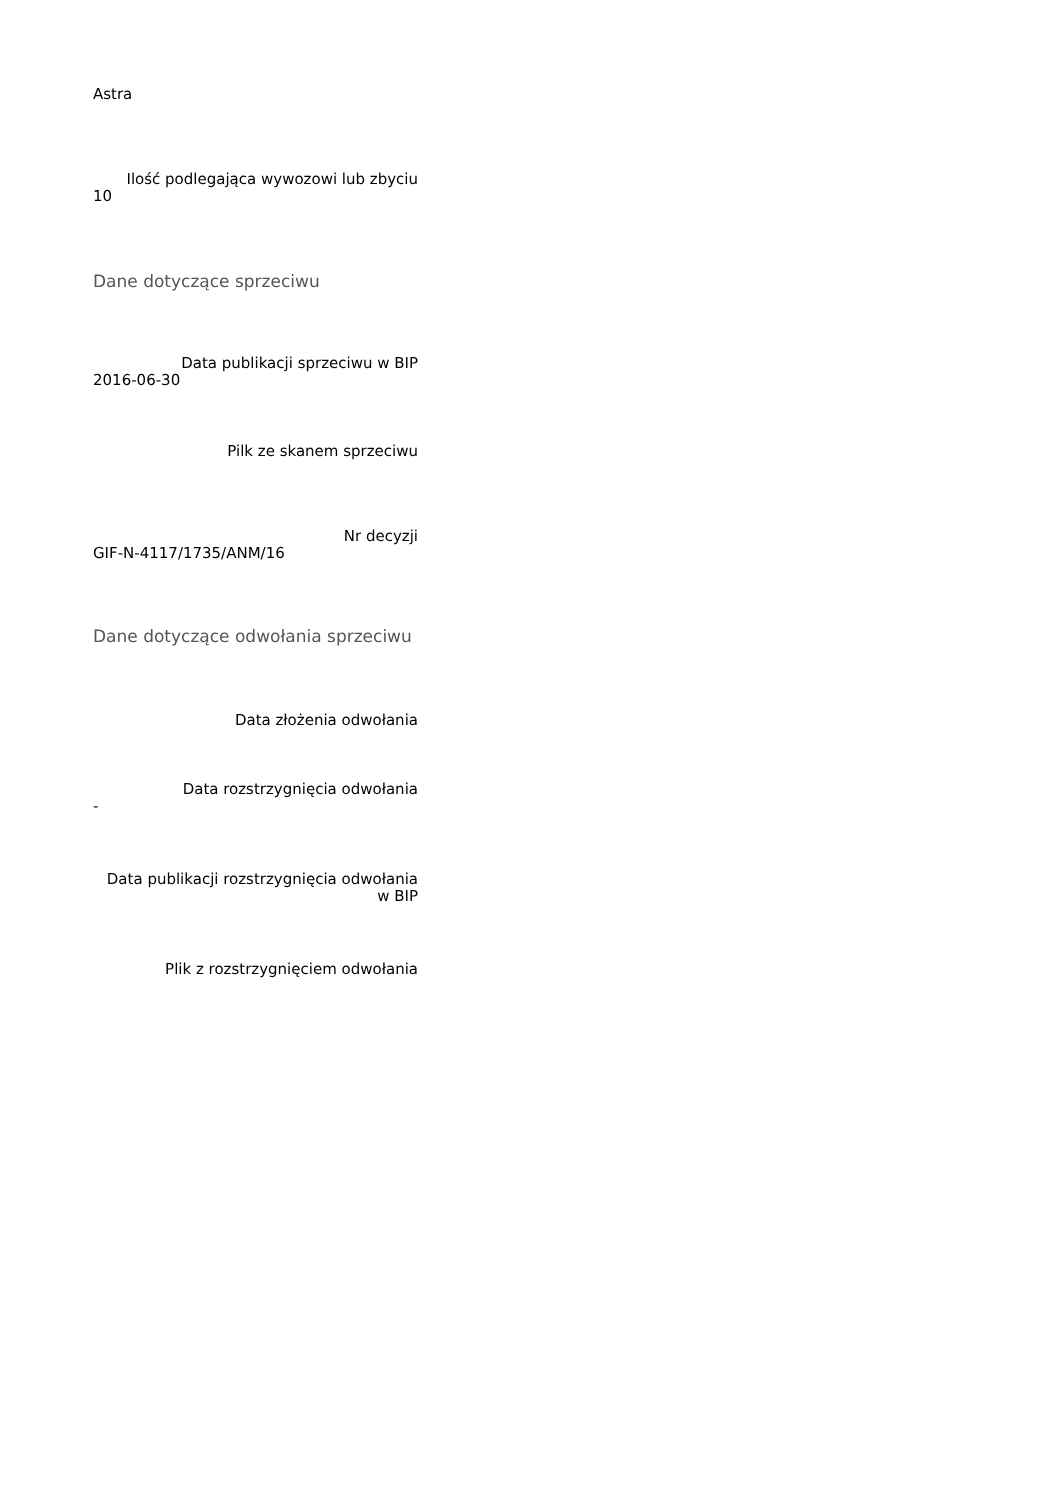Astra
Ilość podlegająca wywozowi lub zbyciu
10
Dane dotyczące sprzeciwu
Data publikacji sprzeciwu w BIP
2016-06-30
Pilk ze skanem sprzeciwu
Nr decyzji
GIF-N-4117/1735/ANM/16
Dane dotyczące odwołania sprzeciwu
Data złożenia odwołania
Data rozstrzygnięcia odwołania
-
Data publikacji rozstrzygnięcia odwołania w BIP
Plik z rozstrzygnięciem odwołania